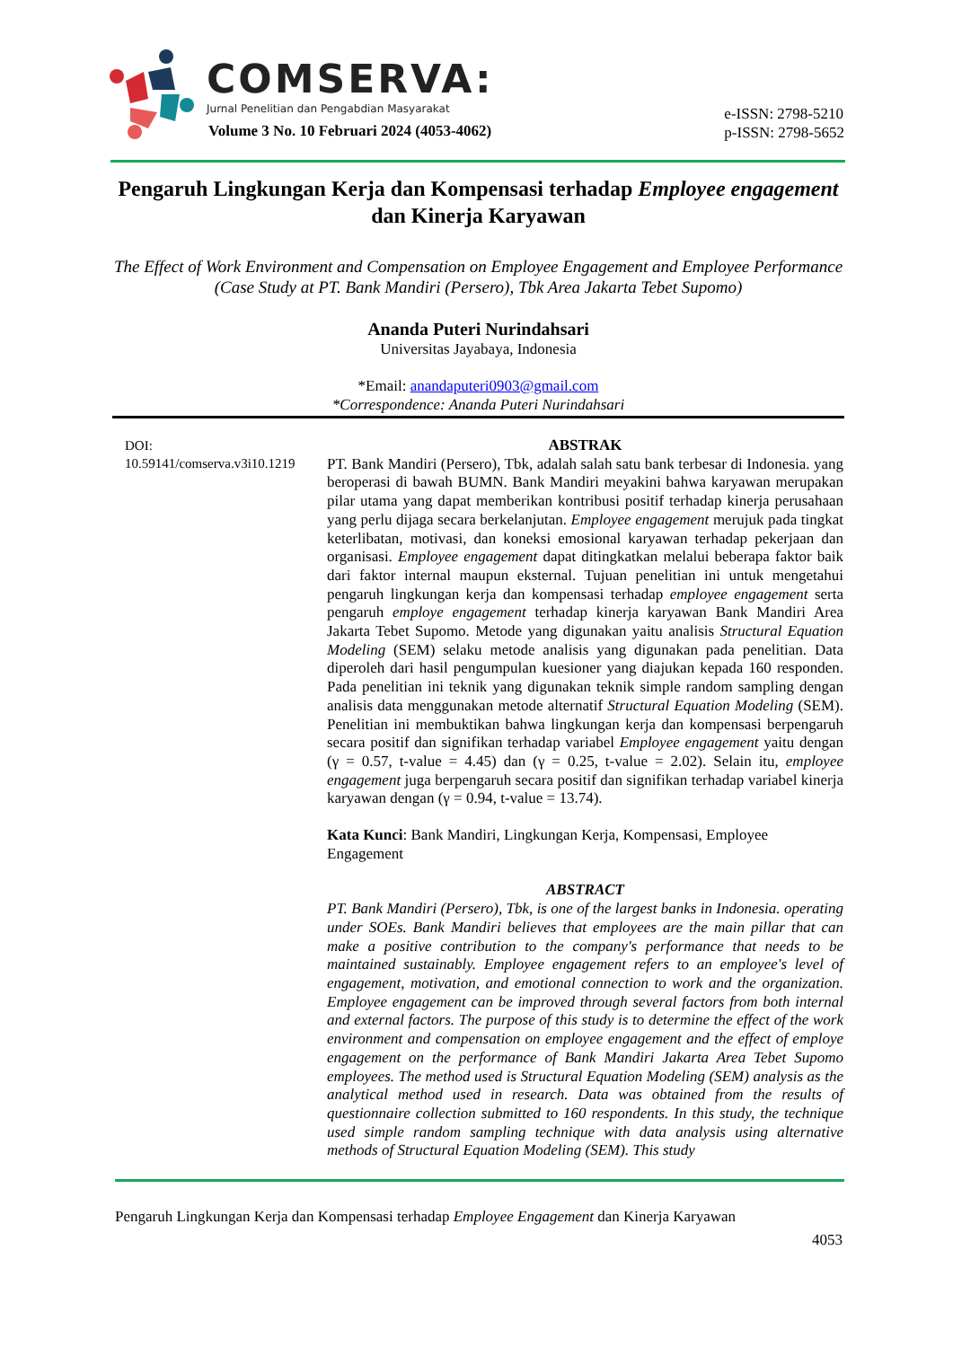COMSERVA:
Jurnal Penelitian dan Pengabdian Masyarakat
Volume 3 No. 10 Februari 2024 (4053-4062)
e-ISSN: 2798-5210
p-ISSN: 2798-5652
Pengaruh Lingkungan Kerja dan Kompensasi terhadap Employee engagement dan Kinerja Karyawan
The Effect of Work Environment and Compensation on Employee Engagement and Employee Performance (Case Study at PT. Bank Mandiri (Persero), Tbk Area Jakarta Tebet Supomo)
Ananda Puteri Nurindahsari
Universitas Jayabaya, Indonesia
*Email: anandaputeri0903@gmail.com
*Correspondence: Ananda Puteri Nurindahsari
DOI:
10.59141/comserva.v3i10.1219
ABSTRAK
PT. Bank Mandiri (Persero), Tbk, adalah salah satu bank terbesar di Indonesia. yang beroperasi di bawah BUMN. Bank Mandiri meyakini bahwa karyawan merupakan pilar utama yang dapat memberikan kontribusi positif terhadap kinerja perusahaan yang perlu dijaga secara berkelanjutan. Employee engagement merujuk pada tingkat keterlibatan, motivasi, dan koneksi emosional karyawan terhadap pekerjaan dan organisasi. Employee engagement dapat ditingkatkan melalui beberapa faktor baik dari faktor internal maupun eksternal. Tujuan penelitian ini untuk mengetahui pengaruh lingkungan kerja dan kompensasi terhadap employee engagement serta pengaruh employe engagement terhadap kinerja karyawan Bank Mandiri Area Jakarta Tebet Supomo. Metode yang digunakan yaitu analisis Structural Equation Modeling (SEM) selaku metode analisis yang digunakan pada penelitian. Data diperoleh dari hasil pengumpulan kuesioner yang diajukan kepada 160 responden. Pada penelitian ini teknik yang digunakan teknik simple random sampling dengan analisis data menggunakan metode alternatif Structural Equation Modeling (SEM). Penelitian ini membuktikan bahwa lingkungan kerja dan kompensasi berpengaruh secara positif dan signifikan terhadap variabel Employee engagement yaitu dengan (γ = 0.57, t-value = 4.45) dan (γ = 0.25, t-value = 2.02). Selain itu, employee engagement juga berpengaruh secara positif dan signifikan terhadap variabel kinerja karyawan dengan (γ = 0.94, t-value = 13.74).
Kata Kunci: Bank Mandiri, Lingkungan Kerja, Kompensasi, Employee Engagement
ABSTRACT
PT. Bank Mandiri (Persero), Tbk, is one of the largest banks in Indonesia. operating under SOEs. Bank Mandiri believes that employees are the main pillar that can make a positive contribution to the company's performance that needs to be maintained sustainably. Employee engagement refers to an employee's level of engagement, motivation, and emotional connection to work and the organization. Employee engagement can be improved through several factors from both internal and external factors. The purpose of this study is to determine the effect of the work environment and compensation on employee engagement and the effect of employe engagement on the performance of Bank Mandiri Jakarta Area Tebet Supomo employees. The method used is Structural Equation Modeling (SEM) analysis as the analytical method used in research. Data was obtained from the results of questionnaire collection submitted to 160 respondents. In this study, the technique used simple random sampling technique with data analysis using alternative methods of Structural Equation Modeling (SEM). This study
Pengaruh Lingkungan Kerja dan Kompensasi terhadap Employee Engagement dan Kinerja Karyawan
4053